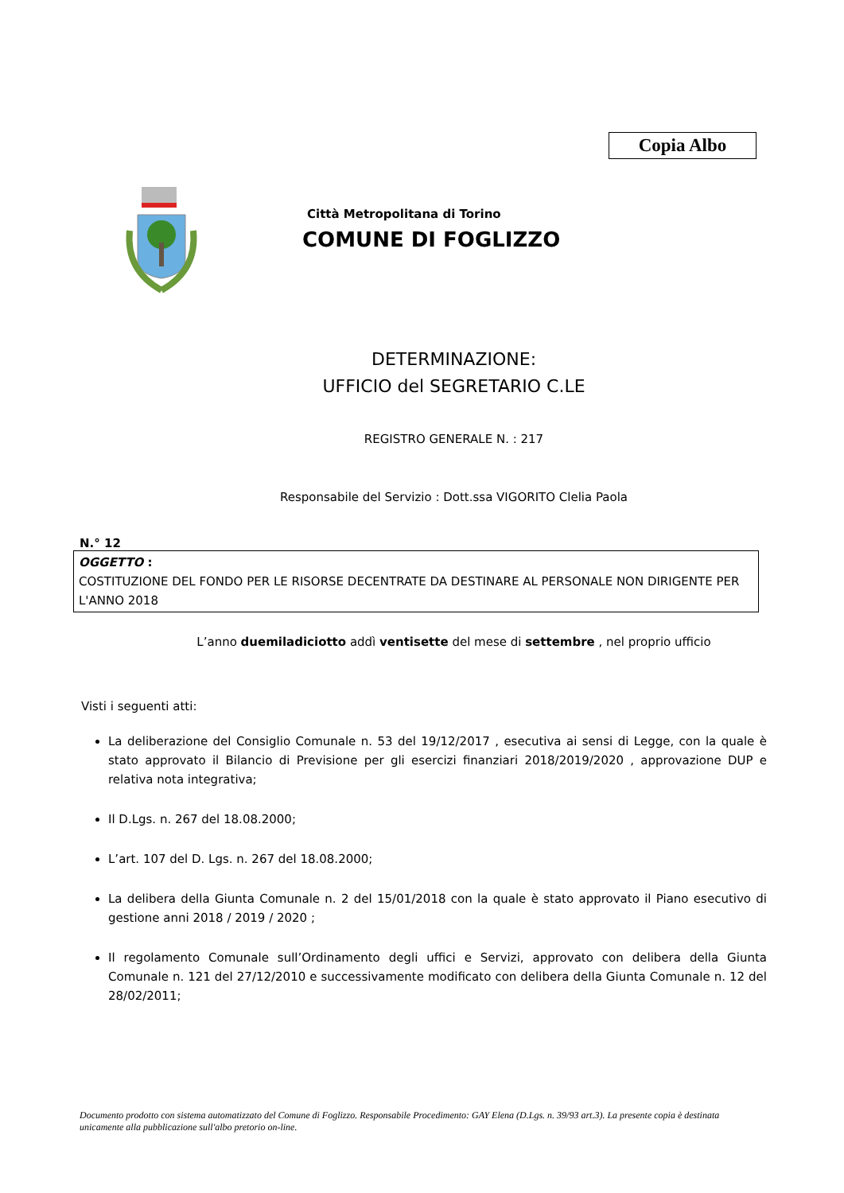Copia Albo
Città Metropolitana di Torino
COMUNE DI FOGLIZZO
DETERMINAZIONE:
UFFICIO del SEGRETARIO C.LE
REGISTRO GENERALE N. : 217
Responsabile del Servizio : Dott.ssa VIGORITO Clelia Paola
N.° 12
OGGETTO :
COSTITUZIONE DEL FONDO PER LE RISORSE DECENTRATE DA DESTINARE AL PERSONALE NON DIRIGENTE PER L'ANNO 2018
L’anno duemiladiciotto addì ventisette del mese di settembre , nel proprio ufficio
Visti i seguenti atti:
La deliberazione del Consiglio Comunale n. 53 del 19/12/2017 , esecutiva ai sensi di Legge, con la quale è stato approvato il Bilancio di Previsione per gli esercizi finanziari 2018/2019/2020 , approvazione DUP e relativa nota integrativa;
Il D.Lgs. n. 267 del 18.08.2000;
L’art. 107 del D. Lgs. n. 267 del 18.08.2000;
La delibera della Giunta Comunale n. 2 del 15/01/2018 con la quale è stato approvato il Piano esecutivo di gestione anni 2018 / 2019 / 2020 ;
Il regolamento Comunale sull’Ordinamento degli uffici e Servizi, approvato con delibera della Giunta Comunale n. 121 del 27/12/2010 e successivamente modificato con delibera della Giunta Comunale n. 12 del 28/02/2011;
Documento prodotto con sistema automatizzato del Comune di Foglizzo. Responsabile Procedimento: GAY Elena (D.Lgs. n. 39/93 art.3). La presente copia è destinata unicamente alla pubblicazione sull'albo pretorio on-line.